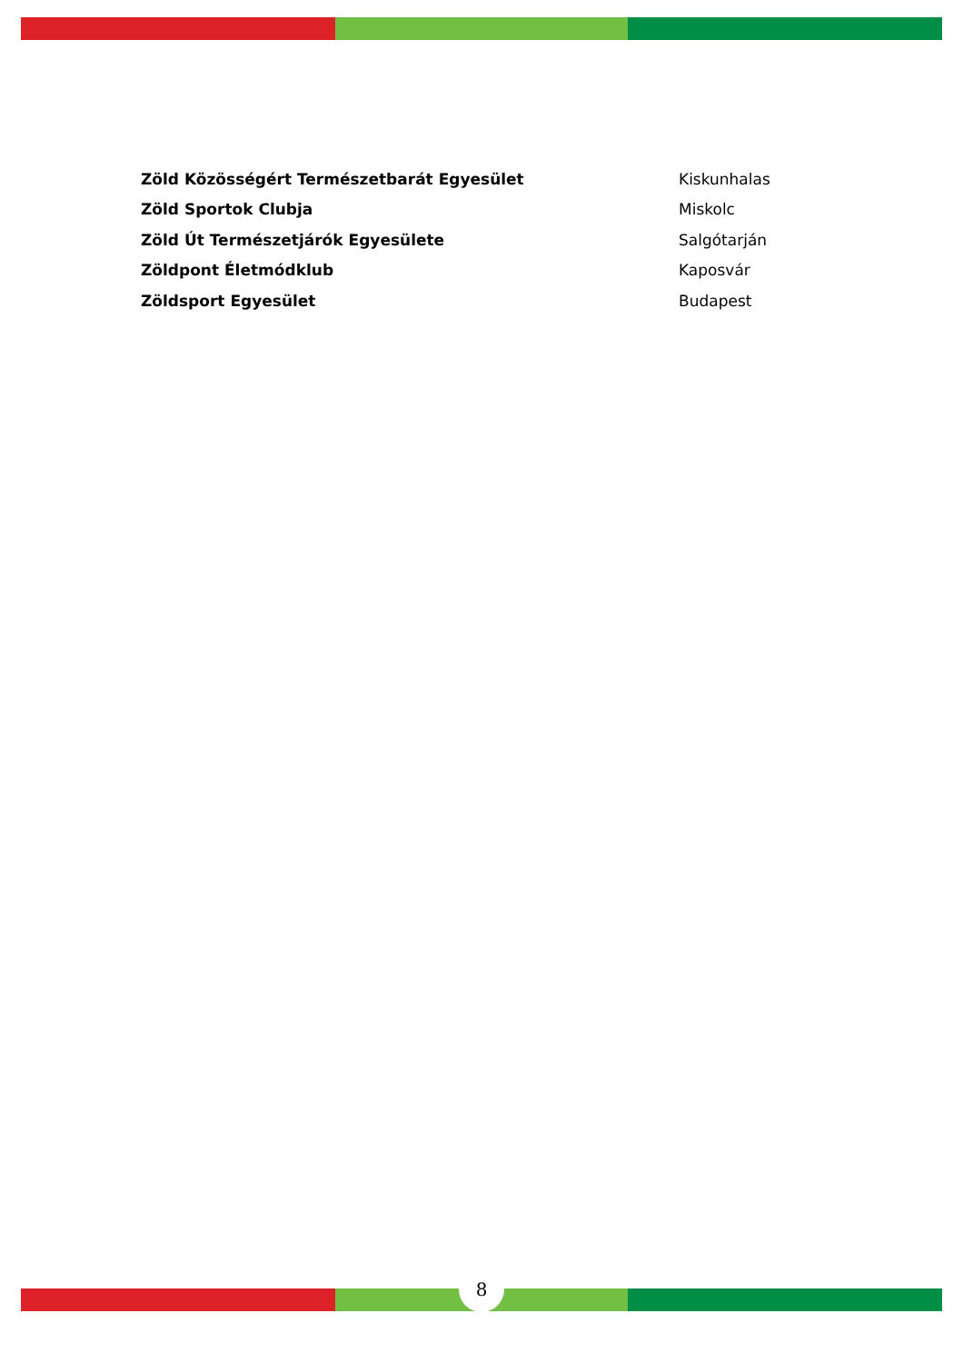| Zöld Közösségért Természetbarát Egyesület | Kiskunhalas |
| Zöld Sportok Clubja | Miskolc |
| Zöld Út Természetjárók Egyesülete | Salgótarján |
| Zöldpont Életmódklub | Kaposvár |
| Zöldsport Egyesület | Budapest |
8